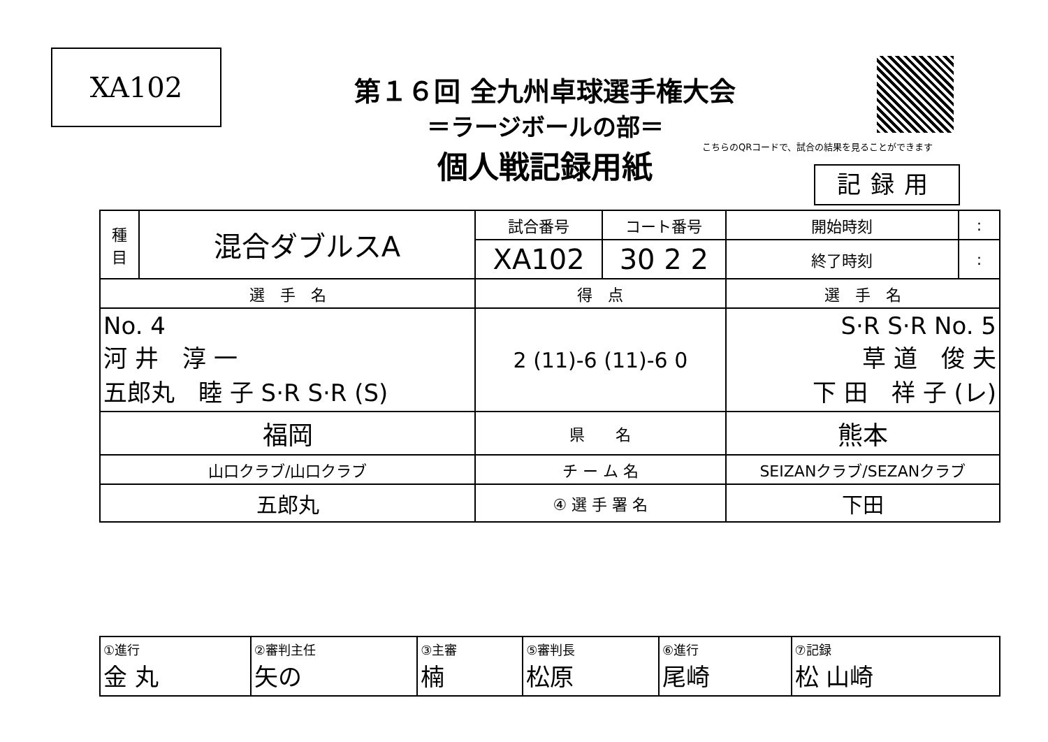XA102
第１６回 全九州卓球選手権大会
＝ラージボールの部＝
個人戦記録用紙
こちらのQRコードで、試合の結果を見ることができます
記録用
| 種 目 | 混合ダブルスA | 試合番号 | コート番号 | 開始時刻 | : |
| | | XA102 | 30 2 2 | 終了時刻 | : |
| 選 手 名 | | 得 点 | | 選 手 名 | |
| No. 4 河 井 淳 一 五郎丸 睦 子 S·R S·R (S) | | 2 (11)-6 (11)-6 0 | | S·R S·R No. 5 草 道 俊 夫 下 田 祥 子 (レ) | |
| 福岡 | | 県 名 | | 熊本 | |
| 山口クラブ/山口クラブ | | チ ー ム 名 | | SEIZANクラブ/SEZANクラブ | |
| 五郎丸 | | ④ 選 手 署 名 | | 下田 | |
| ①進行 金 丸 | ②審判主任 矢の | ③主審 楠 | ⑤審判長 松原 | ⑥進行 尾崎 | ⑦記録 松 山崎 |